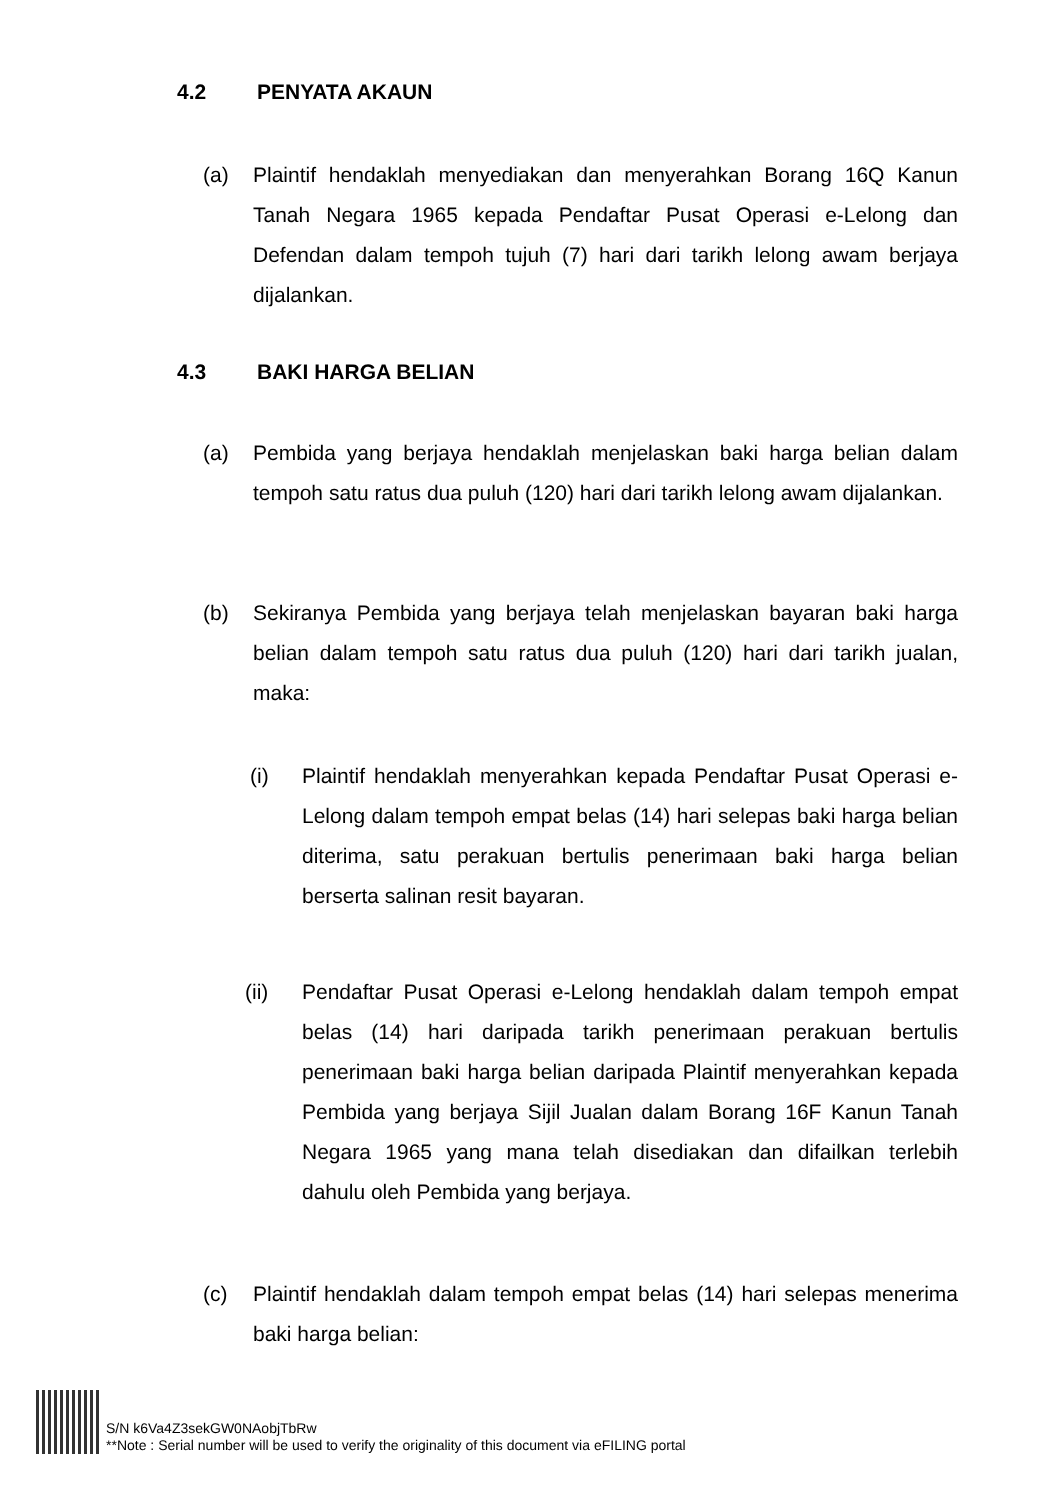4.2 PENYATA AKAUN
(a) Plaintif hendaklah menyediakan dan menyerahkan Borang 16Q Kanun Tanah Negara 1965 kepada Pendaftar Pusat Operasi e-Lelong dan Defendan dalam tempoh tujuh (7) hari dari tarikh lelong awam berjaya dijalankan.
4.3 BAKI HARGA BELIAN
(a) Pembida yang berjaya hendaklah menjelaskan baki harga belian dalam tempoh satu ratus dua puluh (120) hari dari tarikh lelong awam dijalankan.
(b) Sekiranya Pembida yang berjaya telah menjelaskan bayaran baki harga belian dalam tempoh satu ratus dua puluh (120) hari dari tarikh jualan, maka:
(i) Plaintif hendaklah menyerahkan kepada Pendaftar Pusat Operasi e-Lelong dalam tempoh empat belas (14) hari selepas baki harga belian diterima, satu perakuan bertulis penerimaan baki harga belian berserta salinan resit bayaran.
(ii) Pendaftar Pusat Operasi e-Lelong hendaklah dalam tempoh empat belas (14) hari daripada tarikh penerimaan perakuan bertulis penerimaan baki harga belian daripada Plaintif menyerahkan kepada Pembida yang berjaya Sijil Jualan dalam Borang 16F Kanun Tanah Negara 1965 yang mana telah disediakan dan difailkan terlebih dahulu oleh Pembida yang berjaya.
(c) Plaintif hendaklah dalam tempoh empat belas (14) hari selepas menerima baki harga belian:
S/N k6Va4Z3sekGW0NAobjTbRw
**Note : Serial number will be used to verify the originality of this document via eFILING portal